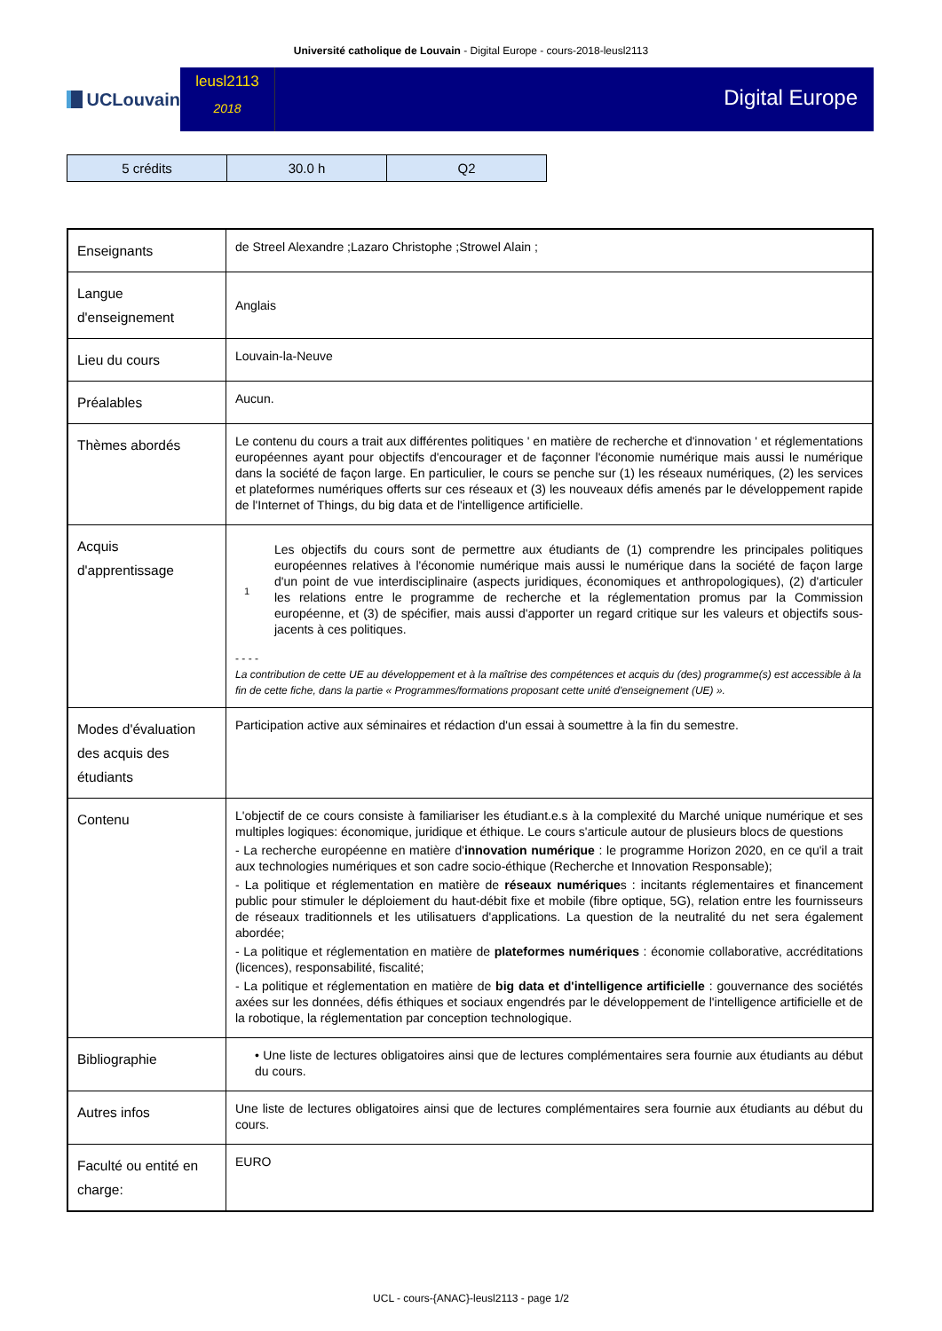Université catholique de Louvain - Digital Europe - cours-2018-leusl2113
UCLouvain
leusl2113
2018
Digital Europe
| 5 crédits | 30.0 h | Q2 |
| Enseignants | de Streel Alexandre ;Lazaro Christophe ;Strowel Alain ; |
| Langue d'enseignement | Anglais |
| Lieu du cours | Louvain-la-Neuve |
| Préalables | Aucun. |
| Thèmes abordés | Le contenu du cours a trait aux différentes politiques ' en matière de recherche et d'innovation ' et réglementations européennes ayant pour objectifs d'encourager et de façonner l'économie numérique mais aussi le numérique dans la société de façon large. En particulier, le cours se penche sur (1) les réseaux numériques, (2) les services et plateformes numériques offerts sur ces réseaux et (3) les nouveaux défis amenés par le développement rapide de l'Internet of Things, du big data et de l'intelligence artificielle. |
| Acquis d'apprentissage | / 1 / Les objectifs du cours sont de permettre aux étudiants de (1) comprendre les principales politiques européennes relatives à l'économie numérique mais aussi le numérique dans la société de façon large d'un point de vue interdisciplinaire (aspects juridiques, économiques et anthropologiques), (2) d'articuler les relations entre le programme de recherche et la réglementation promus par la Commission européenne, et (3) de spécifier, mais aussi d'apporter un regard critique sur les valeurs et objectifs sous-jacents à ces politiques. / - - - - La contribution de cette UE au développement et à la maîtrise des compétences et acquis du (des) programme(s) est accessible à la fin de cette fiche, dans la partie « Programmes/formations proposant cette unité d'enseignement (UE) ». |
| Modes d'évaluation des acquis des étudiants | Participation active aux séminaires et rédaction d'un essai à soumettre à la fin du semestre. |
| Contenu | L'objectif de ce cours consiste à familiariser les étudiant.e.s à la complexité du Marché unique numérique et ses multiples logiques: économique, juridique et éthique. Le cours s'articule autour de plusieurs blocs de questions - La recherche européenne en matière d' innovation numérique : le programme Horizon 2020, en ce qu'il a trait aux technologies numériques et son cadre socio-éthique (Recherche et Innovation Responsable); - La politique et réglementation en matière de réseaux numérique s : incitants réglementaires et financement public pour stimuler le déploiement du haut-débit fixe et mobile (fibre optique, 5G), relation entre les fournisseurs de réseaux traditionnels et les utilisatuers d'applications. La question de la neutralité du net sera également abordée; - La politique et réglementation en matière de plateformes numériques : économie collaborative, accréditations (licences), responsabilité, fiscalité; - La politique et réglementation en matière de big data et d'intelligence artificielle : gouvernance des sociétés axées sur les données, défis éthiques et sociaux engendrés par le développement de l'intelligence artificielle et de la robotique, la réglementation par conception technologique. |
| Bibliographie | • Une liste de lectures obligatoires ainsi que de lectures complémentaires sera fournie aux étudiants au début du cours. |
| Autres infos | Une liste de lectures obligatoires ainsi que de lectures complémentaires sera fournie aux étudiants au début du cours. |
| Faculté ou entité en charge: | EURO |
UCL - cours-{ANAC}-leusl2113 - page 1/2